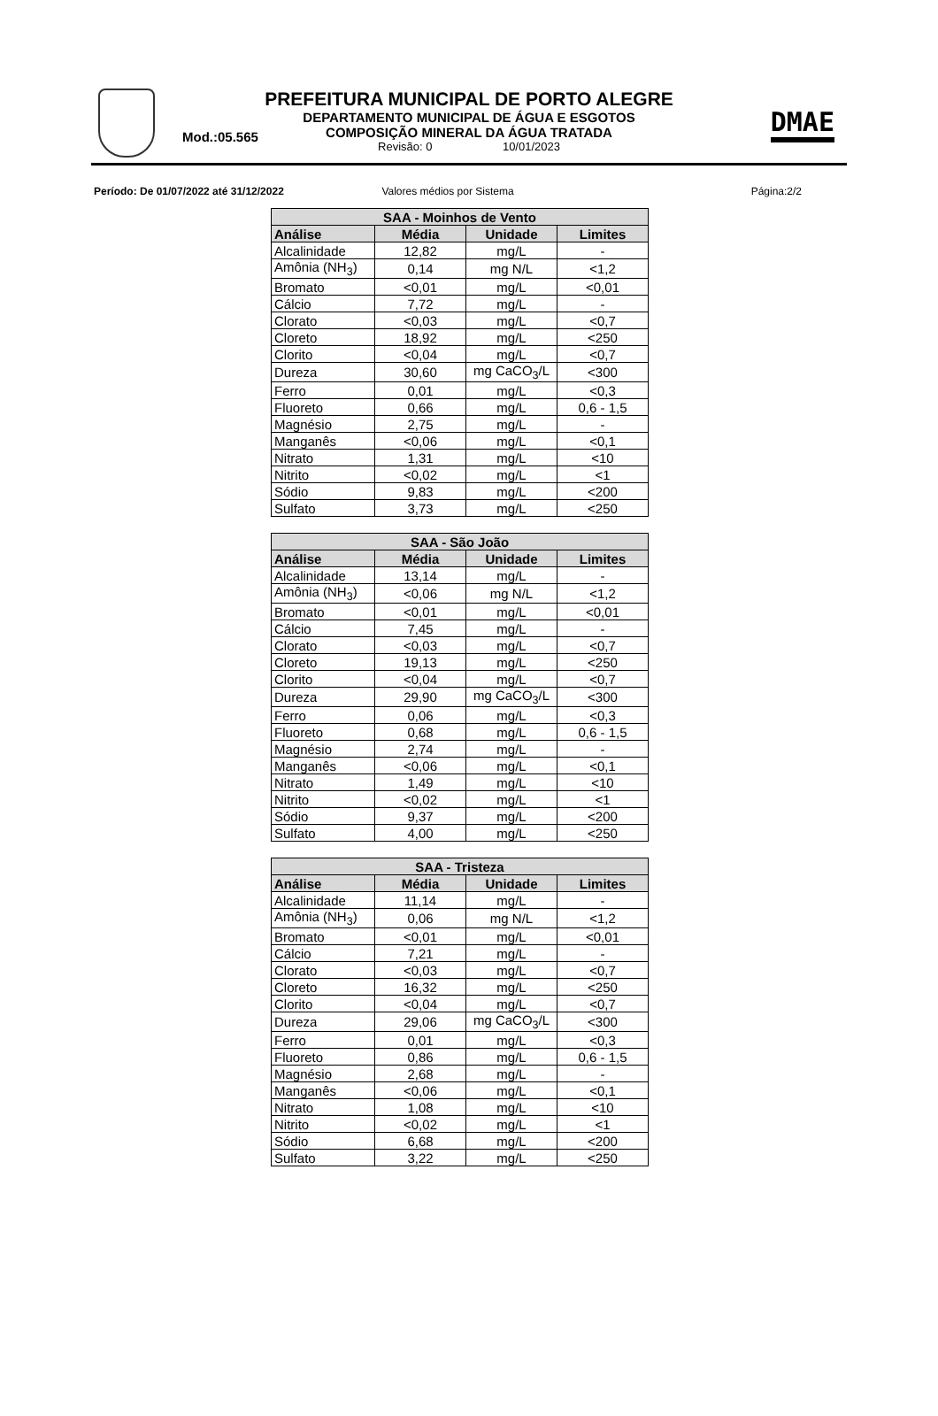PREFEITURA MUNICIPAL DE PORTO ALEGRE
DEPARTAMENTO MUNICIPAL DE ÁGUA E ESGOTOS
Mod.:05.565
COMPOSIÇÃO MINERAL DA ÁGUA TRATADA
Revisão: 0 10/01/2023
DMAE
Período: De 01/07/2022 até 31/12/2022
Valores médios por Sistema Página:2/2
| SAA - Moinhos de Vento | | | |
| --- | --- | --- | --- |
| Análise | Média | Unidade | Limites |
| Alcalinidade | 12,82 | mg/L | - |
| Amônia (NH<sub>3</sub>) | 0,14 | mg N/L | <1,2 |
| Bromato | <0,01 | mg/L | <0,01 |
| Cálcio | 7,72 | mg/L | - |
| Clorato | <0,03 | mg/L | <0,7 |
| Cloreto | 18,92 | mg/L | <250 |
| Clorito | <0,04 | mg/L | <0,7 |
| Dureza | 30,60 | mg CaCO<sub>3</sub>/L | <300 |
| Ferro | 0,01 | mg/L | <0,3 |
| Fluoreto | 0,66 | mg/L | 0,6 - 1,5 |
| Magnésio | 2,75 | mg/L | - |
| Manganês | <0,06 | mg/L | <0,1 |
| Nitrato | 1,31 | mg/L | <10 |
| Nitrito | <0,02 | mg/L | <1 |
| Sódio | 9,83 | mg/L | <200 |
| Sulfato | 3,73 | mg/L | <250 |
| SAA - São João | | | |
| --- | --- | --- | --- |
| Análise | Média | Unidade | Limites |
| Alcalinidade | 13,14 | mg/L | - |
| Amônia (NH<sub>3</sub>) | <0,06 | mg N/L | <1,2 |
| Bromato | <0,01 | mg/L | <0,01 |
| Cálcio | 7,45 | mg/L | - |
| Clorato | <0,03 | mg/L | <0,7 |
| Cloreto | 19,13 | mg/L | <250 |
| Clorito | <0,04 | mg/L | <0,7 |
| Dureza | 29,90 | mg CaCO<sub>3</sub>/L | <300 |
| Ferro | 0,06 | mg/L | <0,3 |
| Fluoreto | 0,68 | mg/L | 0,6 - 1,5 |
| Magnésio | 2,74 | mg/L | - |
| Manganês | <0,06 | mg/L | <0,1 |
| Nitrato | 1,49 | mg/L | <10 |
| Nitrito | <0,02 | mg/L | <1 |
| Sódio | 9,37 | mg/L | <200 |
| Sulfato | 4,00 | mg/L | <250 |
| SAA - Tristeza | | | |
| --- | --- | --- | --- |
| Análise | Média | Unidade | Limites |
| Alcalinidade | 11,14 | mg/L | - |
| Amônia (NH<sub>3</sub>) | 0,06 | mg N/L | <1,2 |
| Bromato | <0,01 | mg/L | <0,01 |
| Cálcio | 7,21 | mg/L | - |
| Clorato | <0,03 | mg/L | <0,7 |
| Cloreto | 16,32 | mg/L | <250 |
| Clorito | <0,04 | mg/L | <0,7 |
| Dureza | 29,06 | mg CaCO<sub>3</sub>/L | <300 |
| Ferro | 0,01 | mg/L | <0,3 |
| Fluoreto | 0,86 | mg/L | 0,6 - 1,5 |
| Magnésio | 2,68 | mg/L | - |
| Manganês | <0,06 | mg/L | <0,1 |
| Nitrato | 1,08 | mg/L | <10 |
| Nitrito | <0,02 | mg/L | <1 |
| Sódio | 6,68 | mg/L | <200 |
| Sulfato | 3,22 | mg/L | <250 |